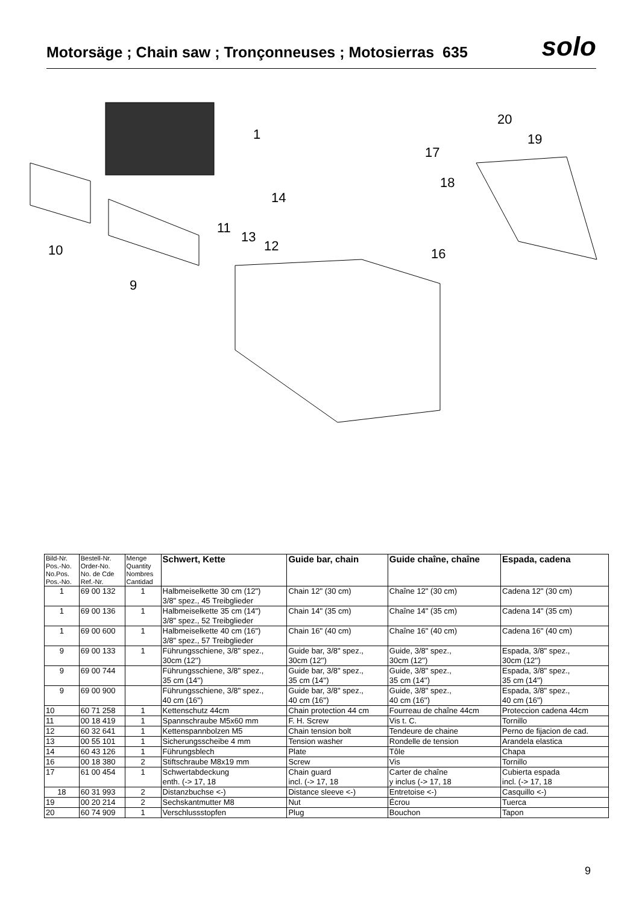Motorsäge ; Chain saw ; Tronçonneuses ; Motosierras 635
solo
1
20
19
17
18
14
11
13
12
10
16
9
| Bild-Nr. Pos.-No. No.Pos. Pos.-No. | Bestell-Nr. Order-No. No. de Cde Ref.-Nr. | Menge Quantity Nombres Cantidad | Schwert, Kette | Guide bar, chain | Guide chaîne, chaîne | Espada, cadena |
| --- | --- | --- | --- | --- | --- | --- |
| 1 | 69 00 132 | 1 | Halbmeiselkette 30 cm (12") 3/8" spez., 45 Treibglieder | Chain 12" (30 cm) | Chaîne 12" (30 cm) | Cadena 12" (30 cm) |
| 1 | 69 00 136 | 1 | Halbmeiselkette 35 cm (14") 3/8" spez., 52 Treibglieder | Chain 14" (35 cm) | Chaîne 14" (35 cm) | Cadena 14" (35 cm) |
| 1 | 69 00 600 | 1 | Halbmeiselkette 40 cm (16") 3/8" spez., 57 Treibglieder | Chain 16" (40 cm) | Chaîne 16" (40 cm) | Cadena 16" (40 cm) |
| 9 | 69 00 133 | 1 | Führungsschiene, 3/8" spez., 30cm (12'') | Guide bar, 3/8" spez., 30cm (12'') | Guide, 3/8" spez., 30cm (12'') | Espada, 3/8" spez., 30cm (12'') |
| 9 | 69 00 744 | | Führungsschiene, 3/8" spez., 35 cm (14'') | Guide bar, 3/8" spez., 35 cm (14'') | Guide, 3/8" spez., 35 cm (14'') | Espada, 3/8" spez., 35 cm (14'') |
| 9 | 69 00 900 | | Führungsschiene, 3/8" spez., 40 cm (16'') | Guide bar, 3/8" spez., 40 cm (16'') | Guide, 3/8" spez., 40 cm (16'') | Espada, 3/8" spez., 40 cm (16'') |
| 10 | 60 71 258 | 1 | Kettenschutz 44cm | Chain protection 44 cm | Fourreau de chaîne 44cm | Proteccion cadena 44cm |
| 11 | 00 18 419 | 1 | Spannschraube M5x60 mm | F. H. Screw | Vis t. C. | Tornillo |
| 12 | 60 32 641 | 1 | Kettenspannbolzen M5 | Chain tension bolt | Tendeure de chaine | Perno de fijacion de cad. |
| 13 | 00 55 101 | 1 | Sicherungsscheibe 4 mm | Tension washer | Rondelle de tension | Arandela elastica |
| 14 | 60 43 126 | 1 | Führungsblech | Plate | Tôle | Chapa |
| 16 | 00 18 380 | 2 | Stiftschraube M8x19 mm | Screw | Vis | Tornillo |
| 17 | 61 00 454 | 1 | Schwertabdeckung enth. (-> 17, 18 | Chain guard incl. (-> 17, 18 | Carter de chaîne y inclus (-> 17, 18 | Cubierta espada incl. (-> 17, 18 |
| 18 | 60 31 993 | 2 | Distanzbuchse <-) | Distance sleeve <-) | Entretoise <-) | Casquillo <-) |
| 19 | 00 20 214 | 2 | Sechskantmutter M8 | Nut | Écrou | Tuerca |
| 20 | 60 74 909 | 1 | Verschlussstopfen | Plug | Bouchon | Tapon |
9